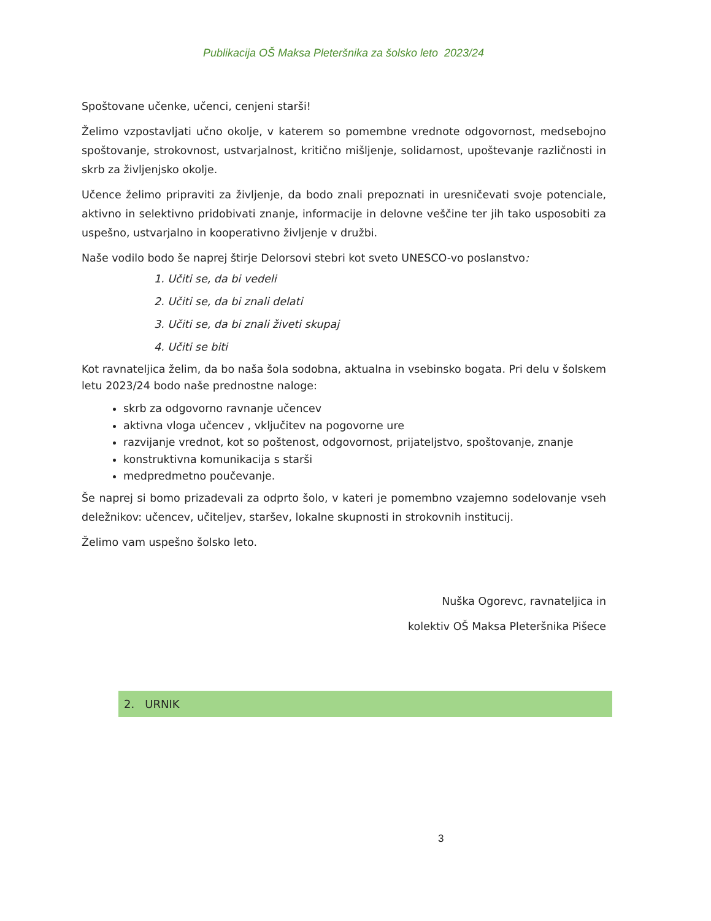Publikacija OŠ Maksa Pleteršnika za šolsko leto 2023/24
Spoštovane učenke, učenci, cenjeni starši!
Želimo vzpostavljati učno okolje, v katerem so pomembne vrednote odgovornost, medsebojno spoštovanje, strokovnost, ustvarjalnost, kritično mišljenje, solidarnost, upoštevanje različnosti in skrb za življenjsko okolje.
Učence želimo pripraviti za življenje, da bodo znali prepoznati in uresničevati svoje potenciale, aktivno in selektivno pridobivati znanje, informacije in delovne veščine ter jih tako usposobiti za uspešno, ustvarjalno in kooperativno življenje v družbi.
Naše vodilo bodo še naprej štirje Delorsovi stebri kot sveto UNESCO-vo poslanstvo:
1. Učiti se, da bi vedeli
2. Učiti se, da bi znali delati
3. Učiti se, da bi znali živeti skupaj
4. Učiti se biti
Kot ravnateljica želim, da bo naša šola sodobna, aktualna in vsebinsko bogata. Pri delu v šolskem letu 2023/24 bodo naše prednostne naloge:
skrb za odgovorno ravnanje učencev
aktivna vloga učencev , vključitev na pogovorne ure
razvijanje vrednot, kot so poštenost, odgovornost, prijateljstvo, spoštovanje, znanje
konstruktivna komunikacija s starši
medpredmetno poučevanje.
Še naprej si bomo prizadevali za odprto šolo, v kateri je pomembno vzajemno sodelovanje vseh deležnikov: učencev, učiteljev, staršev, lokalne skupnosti in strokovnih institucij.
Želimo vam uspešno šolsko leto.
Nuška Ogorevc, ravnateljica in
kolektiv OŠ Maksa Pleteršnika Pišece
2. URNIK
3